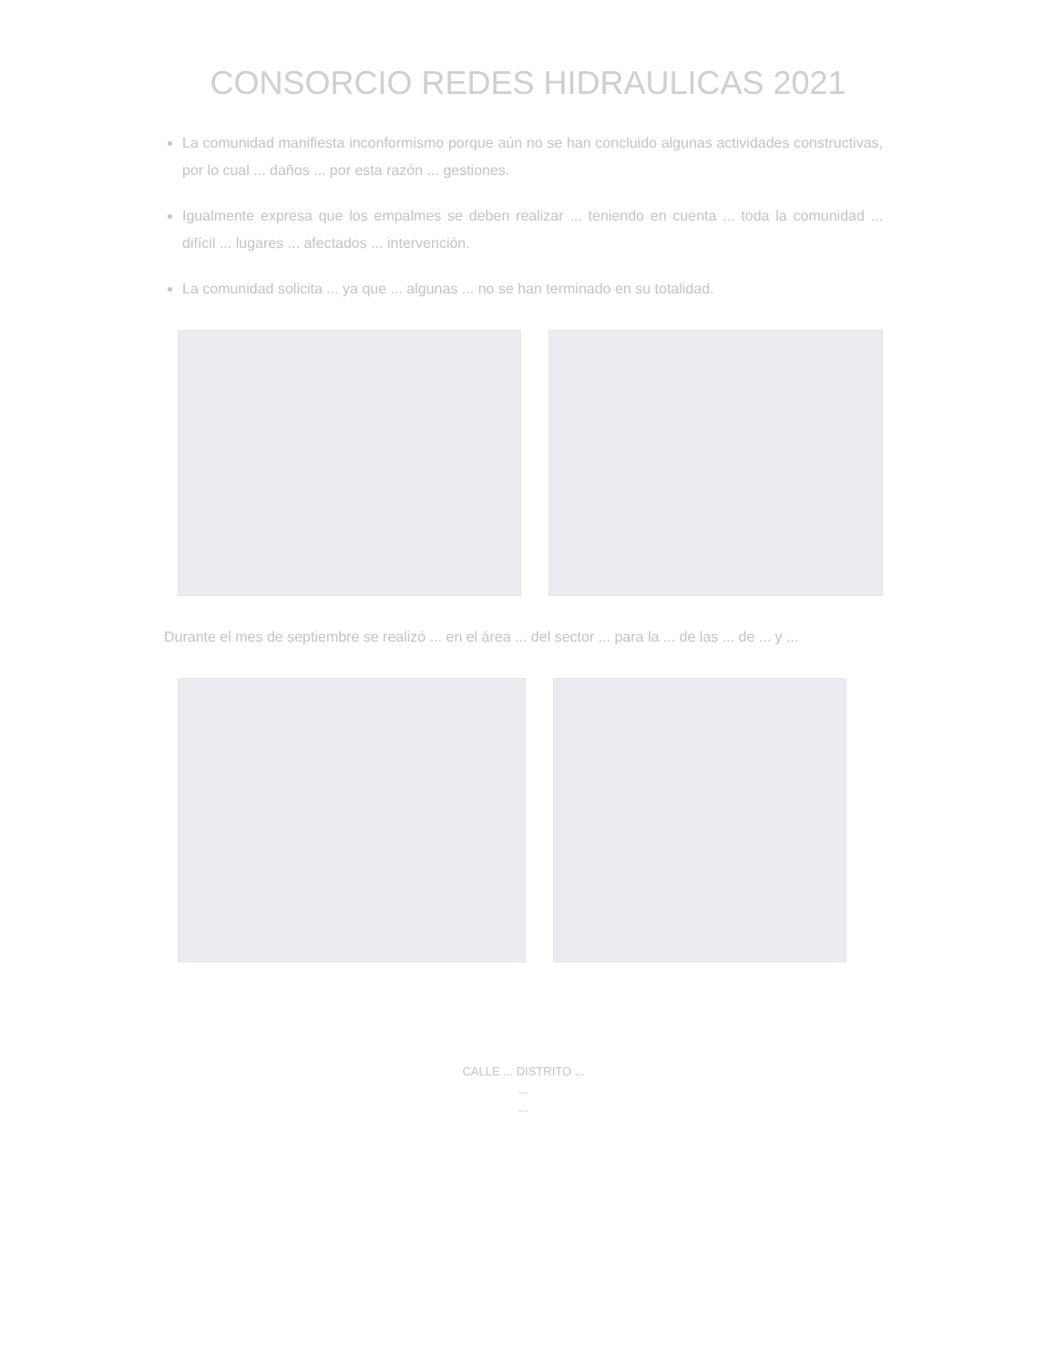CONSORCIO REDES HIDRAULICAS 2021
La comunidad manifiesta inconformismo porque aún no se han concluido algunas actividades constructivas, por lo cual ... daños ... por esta razón ... gestiones.
Igualmente expresa que los empalmes se deben realizar ... teniendo en cuenta ... toda la comunidad ... difícil ... lugares ... afectados ... intervención.
La comunidad solicita ... ya que ... algunas ... no se han terminado en su totalidad.
Durante el mes de septiembre se realizó ... en el área ... del sector ... para la ... de las ... de ... y ...
CALLE ... DISTRITO ...
...
...